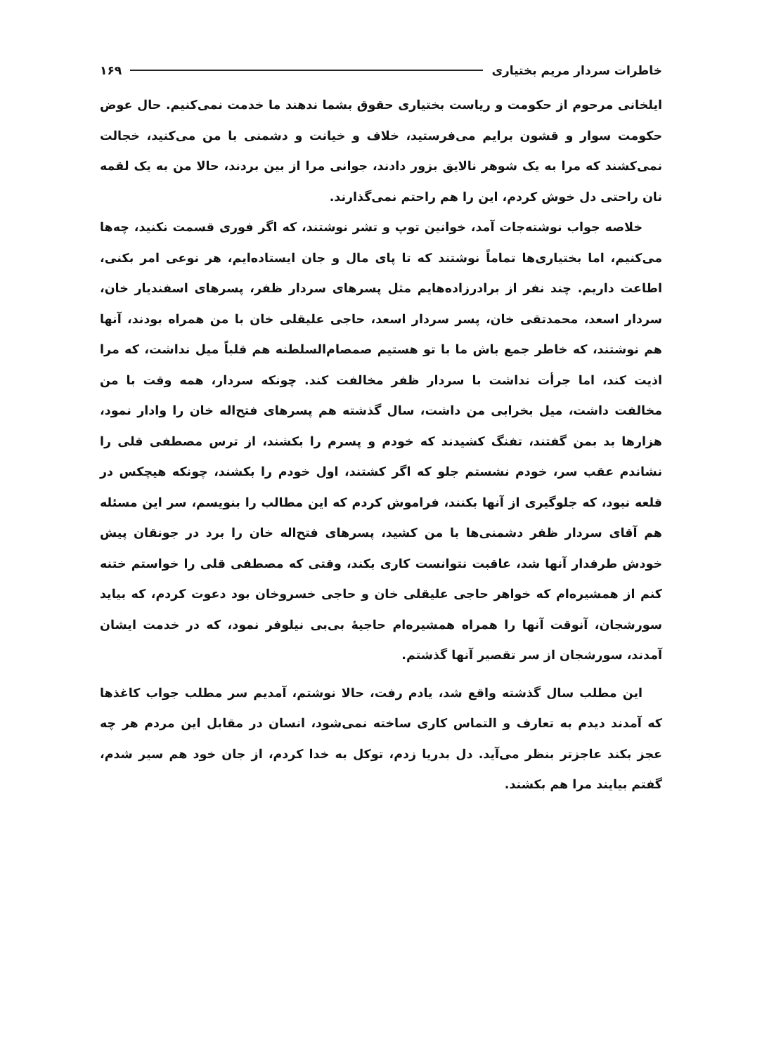خاطرات سردار مریم بختیاری ۱۶۹
ایلخانی مرحوم از حکومت و ریاست بختیاری حقوق بشما ندهند ما خدمت نمی‌کنیم. حال عوض حکومت سوار و قشون برایم می‌فرستید، خلاف و خیانت و دشمنی با من می‌کنید، خجالت نمی‌کشند که مرا به یک شوهر نالایق بزور دادند، جوانی مرا از بین بردند، حالا من به یک لقمه نان راحتی دل خوش کردم، این را هم راحتم نمی‌گذارند.
خلاصه جواب نوشته‌جات آمد، خوانین توپ و تشر نوشتند، که اگر فوری قسمت نکنید، چه‌ها می‌کنیم، اما بختیاری‌ها تماماً نوشتند که تا پای مال و جان ایستاده‌ایم، هر نوعی امر بکنی، اطاعت داریم. چند نفر از برادرزاده‌هایم مثل پسرهای سردار ظفر، پسرهای اسفندیار خان، سردار اسعد، محمدتقی خان، پسر سردار اسعد، حاجی علیقلی خان با من همراه بودند، آنها هم نوشتند، که خاطر جمع باش ما با تو هستیم صمصام‌السلطنه هم قلباً میل نداشت، که مرا اذیت کند، اما جرأت نداشت با سردار ظفر مخالفت کند. چونکه سردار، همه وقت با من مخالفت داشت، میل بخرابی من داشت، سال گذشته هم پسرهای فتح‌اله خان را وادار نمود، هزارها بد بمن گفتند، تفنگ کشیدند که خودم و پسرم را بکشند، از ترس مصطفی قلی را نشاندم عقب سر، خودم نشستم جلو که اگر کشتند، اول خودم را بکشند، چونکه هیچکس در قلعه نبود، که جلوگیری از آنها بکنند، فراموش کردم که این مطالب را بنویسم، سر این مسئله هم آقای سردار ظفر دشمنی‌ها با من کشید، پسرهای فتح‌اله خان را برد در جونقان پیش خودش طرفدار آنها شد، عاقبت نتوانست کاری بکند، وقتی که مصطفی قلی را خواستم ختنه کنم از همشیره‌ام که خواهر حاجی علیقلی خان و حاجی خسروخان بود دعوت کردم، که بیاید سورشجان، آنوقت آنها را همراه همشیره‌ام حاجیهٔ بی‌بی نیلوفر نمود، که در خدمت ایشان آمدند، سورشجان از سر تقصیر آنها گذشتم.
این مطلب سال گذشته واقع شد، یادم رفت، حالا نوشتم، آمدیم سر مطلب جواب کاغذها که آمدند دیدم به تعارف و التماس کاری ساخته نمی‌شود، انسان در مقابل این مردم هر چه عجز بکند عاجزتر بنظر می‌آید. دل بدریا زدم، توکل به خدا کردم، از جان خود هم سیر شدم، گفتم بیایند مرا هم بکشند.